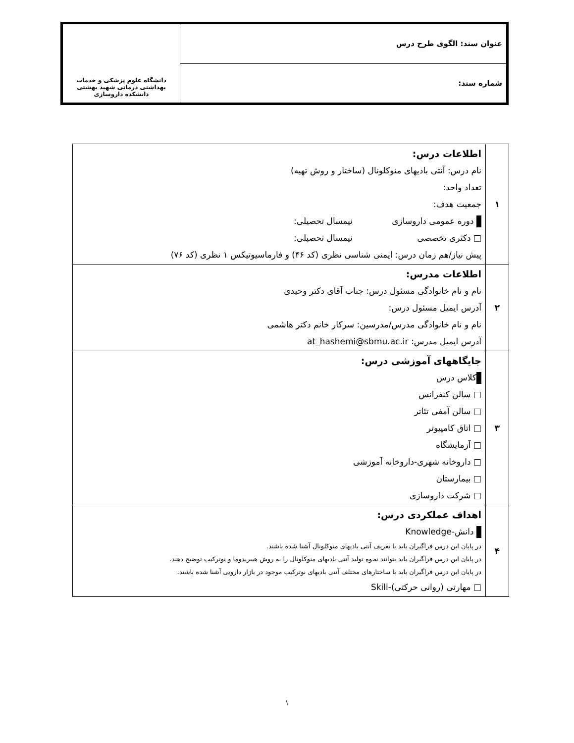| عنوان سند: الگوی طرح درس | دانشگاه علوم پزشکی و خدمات بهداشتی درمانی شهید بهشتی دانشکده داروسازی |
| شماره سند: | |
| ۱ | اطلاعات درس: نام درس: آنتی بادیهای منوکلونال (ساختار و روش تهیه) تعداد واحد: جمعیت هدف: دوره عمومی داروسازی نیمسال تحصیلی: □ دکتری تخصصی نیمسال تحصیلی: پیش نیاز/هم زمان درس: ایمنی شناسی نظری (کد ۴۶) و فارماسیوتیکس ۱ نظری (کد ۷۶) |
| ۲ | اطلاعات مدرس: نام و نام خانوادگی مسئول درس: جناب آقای دکتر وحیدی آدرس ایمیل مسئول درس: نام و نام خانوادگی مدرس/مدرسین: سرکار خانم دکتر هاشمی آدرس ایمیل مدرس: at_hashemi@sbmu.ac.ir |
| ۳ | جایگاههای آموزشی درس: کلاس درس □ سالن کنفرانس □ سالن آمفی تئاتر □ اتاق کامپیوتر □ آزمایشگاه □ داروخانه شهری-داروخانه آموزشی □ بیمارستان □ شرکت داروسازی |
| ۴ | اهداف عملکردی درس: دانش-Knowledge در پایان این درس فراگیران باید با تعریف آنتی بادیهای منوکلونال آشنا شده باشند. در پایان این درس فراگیران باید بتوانند نحوه تولید آنتی بادیهای منوکلونال را به روش هیبریدوما و نوترکیب توضیح دهند. در پایان این درس فراگیران باید با ساختارهای مختلف آنتی بادیهای نوترکیب موجود در بازار دارویی آشنا شده باشند. □ مهارتی (روانی حرکتی)-Skill |
۱